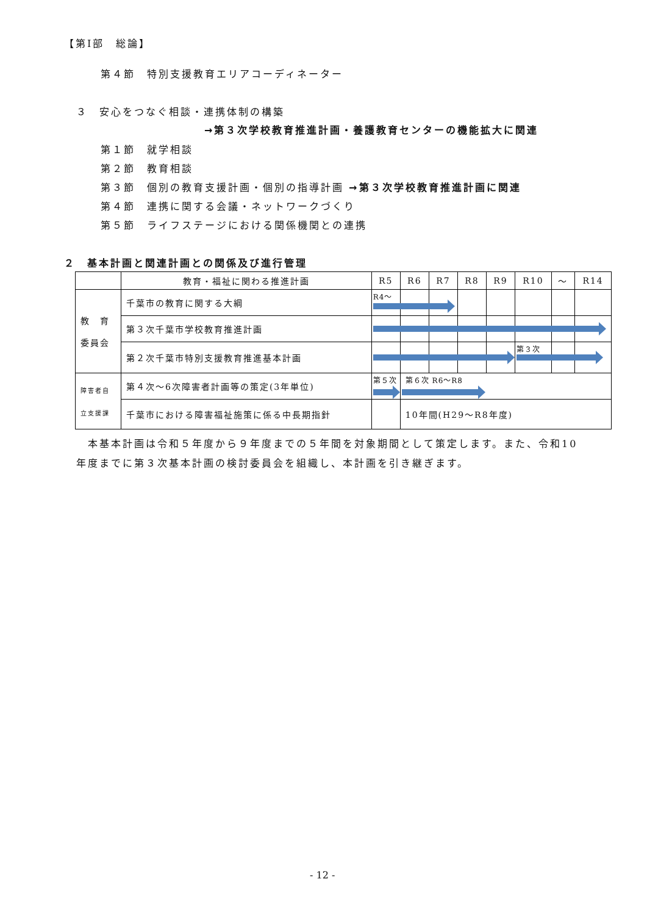【第Ⅰ部　総論】
第４節　特別支援教育エリアコーディネーター
３　安心をつなぐ相談・連携体制の構築
→第３次学校教育推進計画・養護教育センターの機能拡大に関連
第１節　就学相談
第２節　教育相談
第３節　個別の教育支援計画・個別の指導計画 →第３次学校教育推進計画に関連
第４節　連携に関する会議・ネットワークづくり
第５節　ライフステージにおける関係機関との連携
２　基本計画と関連計画との関係及び進行管理
| | 教育・福祉に関わる推進計画 | R5 | R6 | R7 | R8 | R9 | R10 | ～ | R14 |
| --- | --- | --- | --- | --- | --- | --- | --- | --- | --- |
| 教 育 委員会 | 千葉市の教育に関する大綱 | R4～ | | | | | | | |
| | 第３次千葉市学校教育推進計画 | | | | | | | | |
| | 第２次千葉市特別支援教育推進基本計画 | | | | | | 第３次 | | |
| 障害者自 立支援課 | 第４次～6次障害者計画等の策定(3年単位) | 第５次 | 第６次 R6～R8 | | | | | | |
| | 千葉市における障害福祉施策に係る中長期指針 | | 10年間(H29～R8年度) | | | | | | |
　本基本計画は令和５年度から９年度までの５年間を対象期間として策定します。また、令和10年度までに第３次基本計画の検討委員会を組織し、本計画を引き継ぎます。
- 12 -